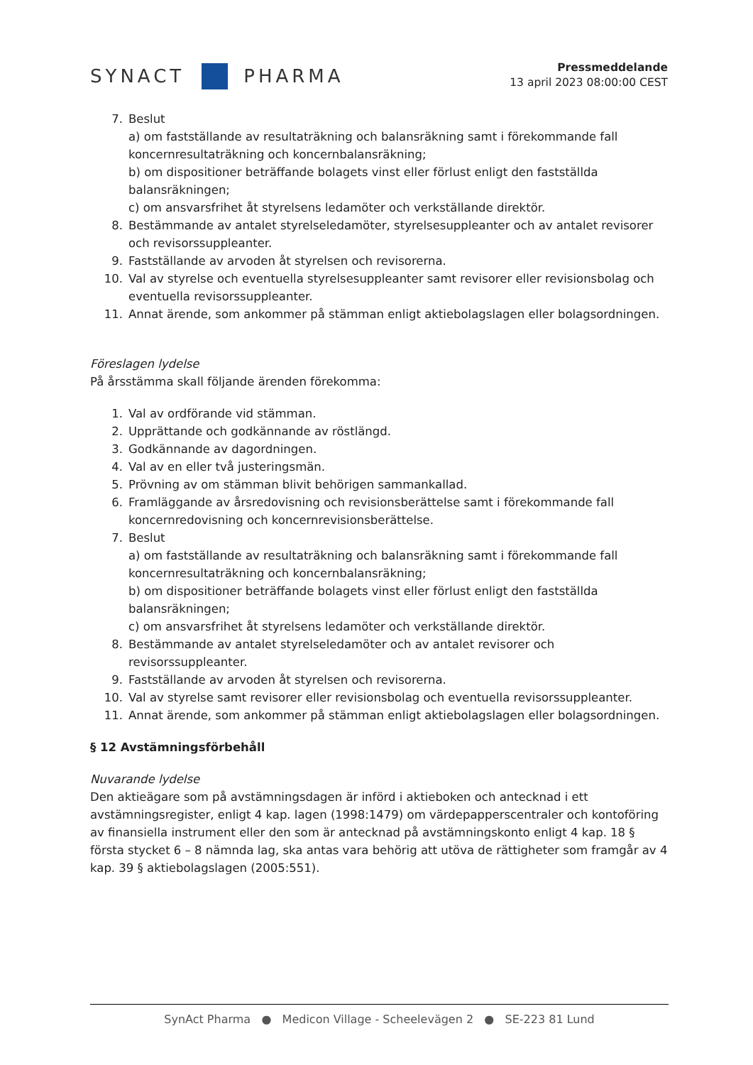SYNACT
PHARMA
Pressmeddelande
13 april 2023 08:00:00 CEST
7. Beslut
a) om fastställande av resultaträkning och balansräkning samt i förekommande fall koncernresultaträkning och koncernbalansräkning;
b) om dispositioner beträffande bolagets vinst eller förlust enligt den fastställda balansräkningen;
c) om ansvarsfrihet åt styrelsens ledamöter och verkställande direktör.
8. Bestämmande av antalet styrelseledamöter, styrelsesuppleanter och av antalet revisorer och revisorssuppleanter.
9. Fastställande av arvoden åt styrelsen och revisorerna.
10. Val av styrelse och eventuella styrelsesuppleanter samt revisorer eller revisionsbolag och eventuella revisorssuppleanter.
11. Annat ärende, som ankommer på stämman enligt aktiebolagslagen eller bolagsordningen.
Föreslagen lydelse
På årsstämma skall följande ärenden förekomma:
1. Val av ordförande vid stämman.
2. Upprättande och godkännande av röstlängd.
3. Godkännande av dagordningen.
4. Val av en eller två justeringsmän.
5. Prövning av om stämman blivit behörigen sammankallad.
6. Framläggande av årsredovisning och revisionsberättelse samt i förekommande fall koncernredovisning och koncernrevisionsberättelse.
7. Beslut
a) om fastställande av resultaträkning och balansräkning samt i förekommande fall koncernresultaträkning och koncernbalansräkning;
b) om dispositioner beträffande bolagets vinst eller förlust enligt den fastställda balansräkningen;
c) om ansvarsfrihet åt styrelsens ledamöter och verkställande direktör.
8. Bestämmande av antalet styrelseledamöter och av antalet revisorer och
revisorssuppleanter.
9. Fastställande av arvoden åt styrelsen och revisorerna.
10. Val av styrelse samt revisorer eller revisionsbolag och eventuella revisorssuppleanter.
11. Annat ärende, som ankommer på stämman enligt aktiebolagslagen eller bolagsordningen.
§ 12 Avstämningsförbehåll
Nuvarande lydelse
Den aktieägare som på avstämningsdagen är införd i aktieboken och antecknad i ett avstämningsregister, enligt 4 kap. lagen (1998:1479) om värdepapperscentraler och kontoföring av finansiella instrument eller den som är antecknad på avstämningskonto enligt 4 kap. 18 § första stycket 6 – 8 nämnda lag, ska antas vara behörig att utöva de rättigheter som framgår av 4 kap. 39 § aktiebolagslagen (2005:551).
SynAct Pharma ● Medicon Village - Scheelevägen 2 ● SE-223 81 Lund